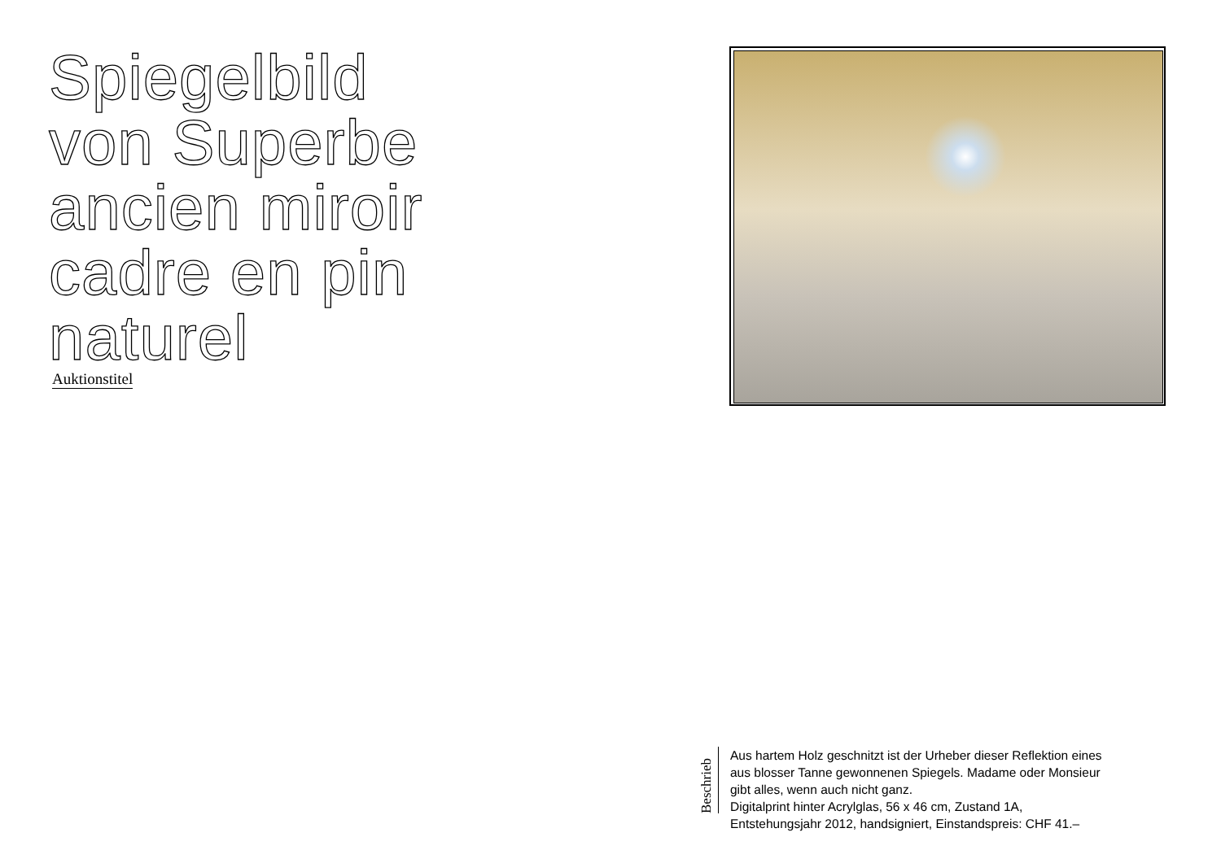Spiegelbild von Superbe ancien miroir cadre en pin naturel
Auktionstitel
Beschrieb
Aus hartem Holz geschnitzt ist der Urheber dieser Reflektion eines
aus blosser Tanne gewonnenen Spiegels. Madame oder Monsieur
gibt alles, wenn auch nicht ganz.
Digitalprint hinter Acrylglas, 56 x 46 cm, Zustand 1A,
Entstehungsjahr 2012, handsigniert, Einstandspreis: CHF 41.–